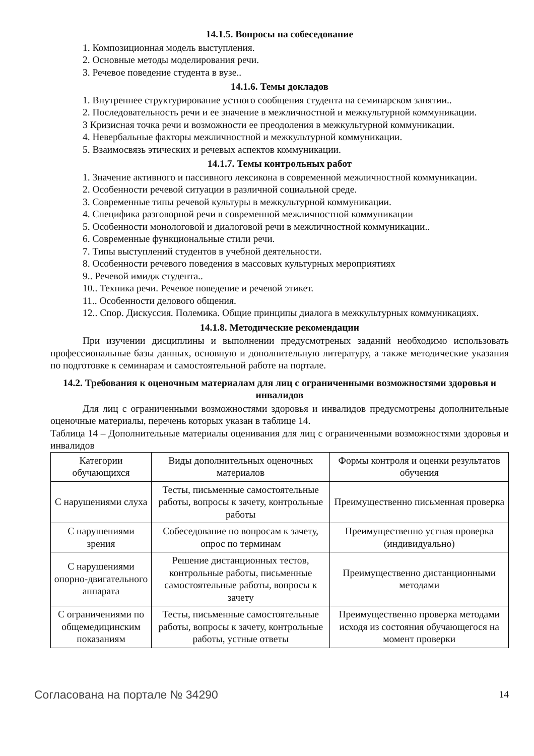14.1.5. Вопросы на собеседование
1. Композиционная модель выступления.
2. Основные методы моделирования речи.
3. Речевое поведение студента в вузе..
14.1.6. Темы докладов
1. Внутреннее структурирование устного сообщения студента на семинарском занятии..
2. Последовательность речи и ее значение в межличностной и межкультурной коммуникации.
3 Кризисная точка речи и возможности ее преодоления в межкультурной коммуникации.
4. Невербальные факторы межличностной и межкультурной коммуникации.
5. Взаимосвязь этических и речевых аспектов коммуникации.
14.1.7. Темы контрольных работ
1. Значение активного и пассивного лексикона в современной межличностной коммуникации.
2. Особенности речевой ситуации в различной социальной среде.
3. Современные типы речевой культуры в межкультурной коммуникации.
4. Специфика разговорной речи в современной межличностной коммуникации
5. Особенности монологовой и диалоговой речи в межличностной коммуникации..
6. Современные функциональные стили речи.
7. Типы выступлений студентов в учебной деятельности.
8. Особенности речевого поведения в массовых культурных мероприятиях
9.. Речевой имидж студента..
10.. Техника речи. Речевое поведение и речевой этикет.
11.. Особенности делового общения.
12.. Спор. Дискуссия. Полемика. Общие принципы диалога в межкультурных коммуникациях.
14.1.8. Методические рекомендации
При изучении дисциплины и выполнении предусмотреных заданий необходимо использовать профессиональные базы данных, основную и дополнительную литературу, а также методические указания по подготовке к семинарам и самостоятельной работе на портале.
14.2. Требования к оценочным материалам для лиц с ограниченными возможностями здоровья и инвалидов
Для лиц с ограниченными возможностями здоровья и инвалидов предусмотрены дополнительные оценочные материалы, перечень которых указан в таблице 14.
Таблица 14 – Дополнительные материалы оценивания для лиц с ограниченными возможностями здоровья и инвалидов
| Категории обучающихся | Виды дополнительных оценочных материалов | Формы контроля и оценки результатов обучения |
| С нарушениями слуха | Тесты, письменные самостоятельные работы, вопросы к зачету, контрольные работы | Преимущественно письменная проверка |
| С нарушениями зрения | Собеседование по вопросам к зачету, опрос по терминам | Преимущественно устная проверка (индивидуально) |
| С нарушениями опорно-двигательного аппарата | Решение дистанционных тестов, контрольные работы, письменные самостоятельные работы, вопросы к зачету | Преимущественно дистанционными методами |
| С ограничениями по общемедицинским показаниям | Тесты, письменные самостоятельные работы, вопросы к зачету, контрольные работы, устные ответы | Преимущественно проверка методами исходя из состояния обучающегося на момент проверки |
Согласована на портале № 34290 14